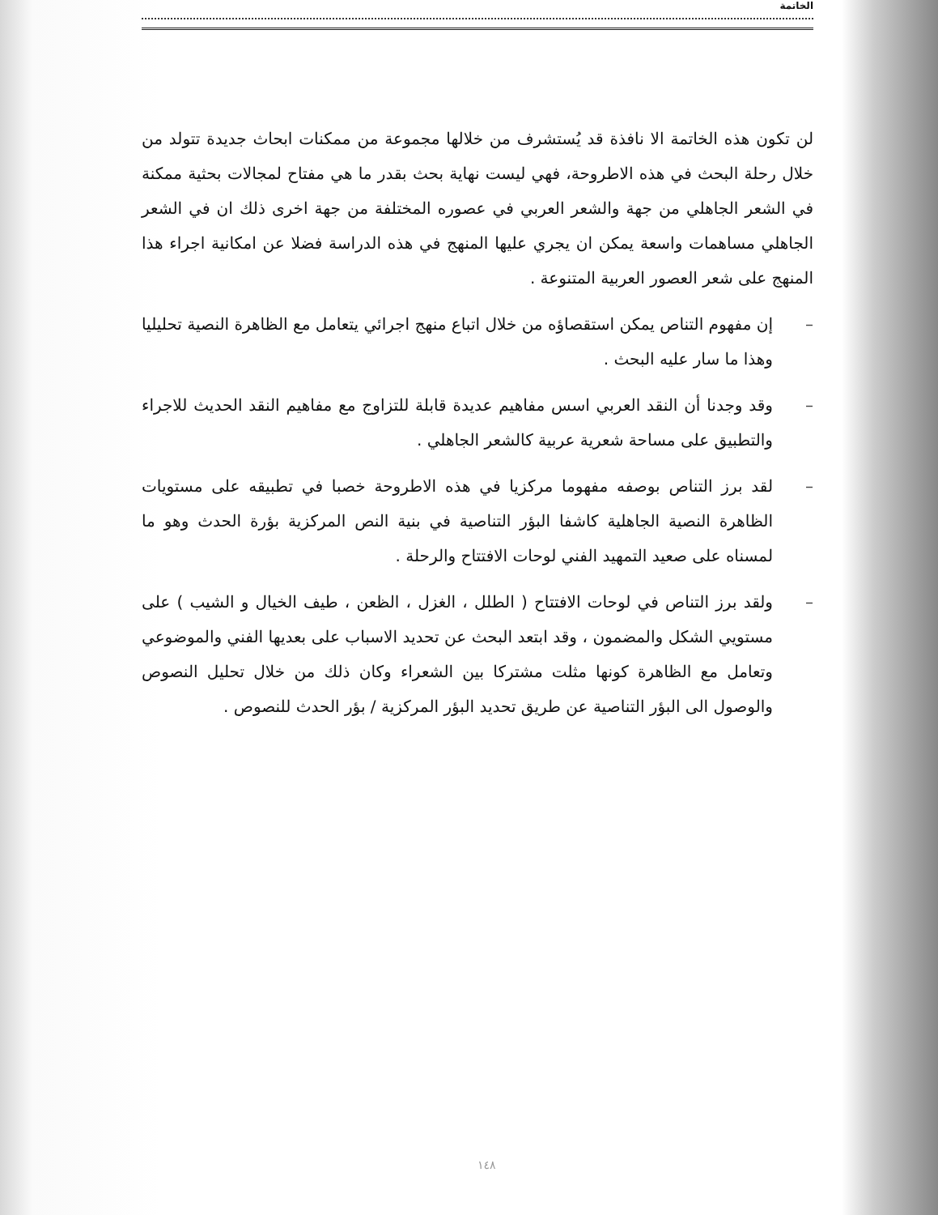الخاتمة
لن تكون هذه الخاتمة الا نافذة قد يُستشرف من خلالها مجموعة من ممكنات ابحاث جديدة تتولد من خلال رحلة البحث في هذه الاطروحة، فهي ليست نهاية بحث بقدر ما هي مفتاح لمجالات بحثية ممكنة في الشعر الجاهلي من جهة والشعر العربي في عصوره المختلفة من جهة اخرى ذلك ان في الشعر الجاهلي مساهمات واسعة يمكن ان يجري عليها المنهج في هذه الدراسة فضلا عن امكانية اجراء هذا المنهج على شعر العصور العربية المتنوعة .
– إن مفهوم التناص يمكن استقصاؤه من خلال اتباع منهج اجرائي يتعامل مع الظاهرة النصية تحليليا وهذا ما سار عليه البحث .
– وقد وجدنا أن النقد العربي اسس مفاهيم عديدة قابلة للتزاوج مع مفاهيم النقد الحديث للاجراء والتطبيق على مساحة شعرية عربية كالشعر الجاهلي .
– لقد برز التناص بوصفه مفهوما مركزيا في هذه الاطروحة خصبا في تطبيقه على مستويات الظاهرة النصية الجاهلية كاشفا البؤر التناصية في بنية النص المركزية بؤرة الحدث وهو ما لمسناه على صعيد التمهيد الفني لوحات الافتتاح والرحلة .
– ولقد برز التناص في لوحات الافتتاح ( الطلل ، الغزل ، الظعن ، طيف الخيال و الشيب ) على مستويي الشكل والمضمون ، وقد ابتعد البحث عن تحديد الاسباب على بعديها الفني والموضوعي وتعامل مع الظاهرة كونها مثلت مشتركا بين الشعراء وكان ذلك من خلال تحليل النصوص والوصول الى البؤر التناصية عن طريق تحديد البؤر المركزية / بؤر الحدث للنصوص .
١٤٨